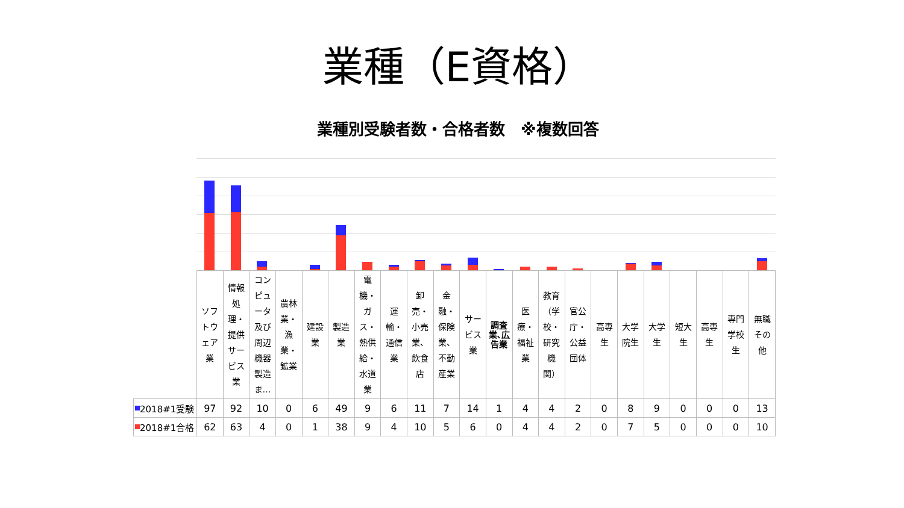業種（E資格）
業種別受験者数・合格者数　※複数回答
| | ソフトウェア業 | 情報処理・提供サービス業 | コンピュータ及び周辺機器製造ま… | 農林業・漁業・鉱業 | 建設業 | 製造業 | 電機・ガス・熱供給・水道業 | 運輸・通信業 | 卸売・小売業、飲食店 | 金融・保険業、不動産業 | サービス業 | 調査業､広告業 | 医療・福祉業 | 教育（学校・研究機関） | 官公庁・公益団体 | 高専生 | 大学院生 | 大学生 | 短大生 | 高専生 | 専門学校生 | 無職その他 |
| --- | --- | --- | --- | --- | --- | --- | --- | --- | --- | --- | --- | --- | --- | --- | --- | --- | --- | --- | --- | --- | --- | --- |
| 2018#1受験 | 97 | 92 | 10 | 0 | 6 | 49 | 9 | 6 | 11 | 7 | 14 | 1 | 4 | 4 | 2 | 0 | 8 | 9 | 0 | 0 | 0 | 13 |
| 2018#1合格 | 62 | 63 | 4 | 0 | 1 | 38 | 9 | 4 | 10 | 5 | 6 | 0 | 4 | 4 | 2 | 0 | 7 | 5 | 0 | 0 | 0 | 10 |